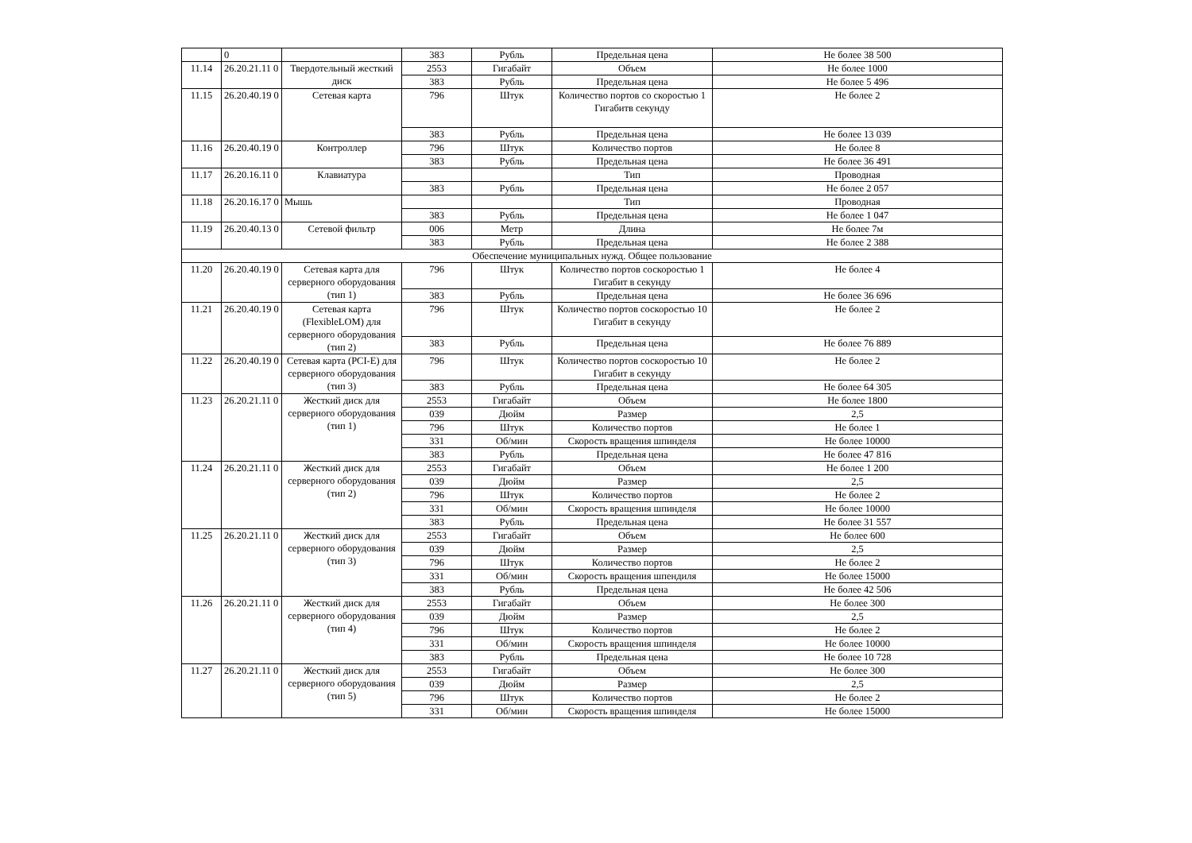| | 0 | | 383 | Рубль | Предельная цена | Не более 38 500 |
| 11.14 | 26.20.21.11 0 | Твердотельный жесткий диск | 2553 | Гигабайт | Объем | Не более 1000 |
| | | | 383 | Рубль | Предельная цена | Не более 5 496 |
| 11.15 | 26.20.40.19 0 | Сетевая карта | 796 | Штук | Количество портов со скоростью 1 Гигабитв секунду | Не более 2 |
| | | | 383 | Рубль | Предельная цена | Не более 13 039 |
| 11.16 | 26.20.40.19 0 | Контроллер | 796 | Штук | Количество портов | Не более 8 |
| | | | 383 | Рубль | Предельная цена | Не более 36 491 |
| 11.17 | 26.20.16.11 0 | Клавиатура | | | Тип | Проводная |
| | | | 383 | Рубль | Предельная цена | Не более 2 057 |
| 11.18 | 26.20.16.17 0 | Мышь | | | Тип | Проводная |
| | | | 383 | Рубль | Предельная цена | Не более 1 047 |
| 11.19 | 26.20.40.13 0 | Сетевой фильтр | 006 | Метр | Длина | Не более 7м |
| | | | 383 | Рубль | Предельная цена | Не более 2 388 |
| Обеспечение муниципальных нужд. Общее пользование | | | | | | |
| 11.20 | 26.20.40.19 0 | Сетевая карта для серверного оборудования (тип 1) | 796 | Штук | Количество портов соскоростью 1 Гигабит в секунду | Не более 4 |
| | | | 383 | Рубль | Предельная цена | Не более 36 696 |
| 11.21 | 26.20.40.19 0 | Сетевая карта (FlexibleLOM) для серверного оборудования (тип 2) | 796 | Штук | Количество портов соскоростью 10 Гигабит в секунду | Не более 2 |
| | | | 383 | Рубль | Предельная цена | Не более 76 889 |
| 11.22 | 26.20.40.19 0 | Сетевая карта (PCI-E) для серверного оборудования (тип 3) | 796 | Штук | Количество портов соскоростью 10 Гигабит в секунду | Не более 2 |
| | | | 383 | Рубль | Предельная цена | Не более 64 305 |
| 11.23 | 26.20.21.11 0 | Жесткий диск для серверного оборудования (тип 1) | 2553 | Гигабайт | Объем | Не более 1800 |
| | | | 039 | Дюйм | Размер | 2,5 |
| | | | 796 | Штук | Количество портов | Не более 1 |
| | | | 331 | Об/мин | Скорость вращения шпинделя | Не более 10000 |
| | | | 383 | Рубль | Предельная цена | Не более 47 816 |
| 11.24 | 26.20.21.11 0 | Жесткий диск для серверного оборудования (тип 2) | 2553 | Гигабайт | Объем | Не более 1 200 |
| | | | 039 | Дюйм | Размер | 2,5 |
| | | | 796 | Штук | Количество портов | Не более 2 |
| | | | 331 | Об/мин | Скорость вращения шпинделя | Не более 10000 |
| | | | 383 | Рубль | Предельная цена | Не более 31 557 |
| 11.25 | 26.20.21.11 0 | Жесткий диск для серверного оборудования (тип 3) | 2553 | Гигабайт | Объем | Не более 600 |
| | | | 039 | Дюйм | Размер | 2,5 |
| | | | 796 | Штук | Количество портов | Не более 2 |
| | | | 331 | Об/мин | Скорость вращения шпендиля | Не более 15000 |
| | | | 383 | Рубль | Предельная цена | Не более 42 506 |
| 11.26 | 26.20.21.11 0 | Жесткий диск для серверного оборудования (тип 4) | 2553 | Гигабайт | Объем | Не более 300 |
| | | | 039 | Дюйм | Размер | 2,5 |
| | | | 796 | Штук | Количество портов | Не более 2 |
| | | | 331 | Об/мин | Скорость вращения шпинделя | Не более 10000 |
| | | | 383 | Рубль | Предельная цена | Не более 10 728 |
| 11.27 | 26.20.21.11 0 | Жесткий диск для серверного оборудования (тип 5) | 2553 | Гигабайт | Объем | Не более 300 |
| | | | 039 | Дюйм | Размер | 2,5 |
| | | | 796 | Штук | Количество портов | Не более 2 |
| | | | 331 | Об/мин | Скорость вращения шпинделя | Не более 15000 |